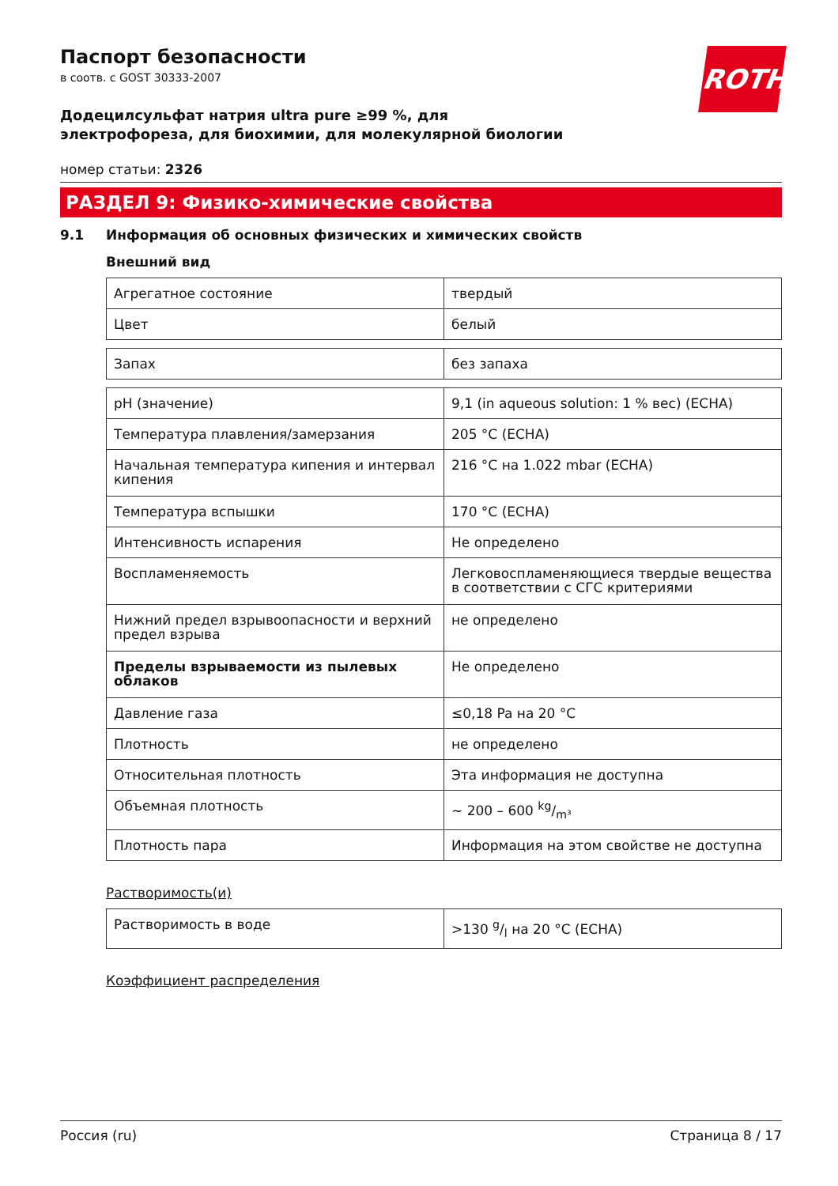ROTH
Паспорт безопасности
в соотв. с GOST 30333-2007
Додецилсульфат натрия ultra pure ≥99 %, для электрофореза, для биохимии, для молекулярной биологии
номер статьи: 2326
РАЗДЕЛ 9: Физико-химические свойства
9.1 Информация об основных физических и химических свойств
Внешний вид
| Агрегатное состояние | твердый |
| Цвет | белый |
| Запах | без запаха |
| pH (значение) | 9,1 (in aqueous solution: 1 % вес) (ECHA) |
| Температура плавления/замерзания | 205 °C (ECHA) |
| Начальная температура кипения и интервал кипения | 216 °C на 1.022 mbar (ECHA) |
| Температура вспышки | 170 °C (ECHA) |
| Интенсивность испарения | Не определено |
| Воспламеняемость | Легковоспламеняющиеся твердые вещества в соответствии с СГС критериями |
| Нижний предел взрывоопасности и верхний предел взрыва | не определено |
| Пределы взрываемости из пылевых облаков | Не определено |
| Давление газа | ≤0,18 Pa на 20 °C |
| Плотность | не определено |
| Относительная плотность | Эта информация не доступна |
| Объемная плотность | ~ 200 – 600 kg/m³ |
| Плотность пара | Информация на этом свойстве не доступна |
Растворимость(и)
| Растворимость в воде | >130 g/l на 20 °C (ECHA) |
Коэффициент распределения
Россия (ru) Страница 8 / 17